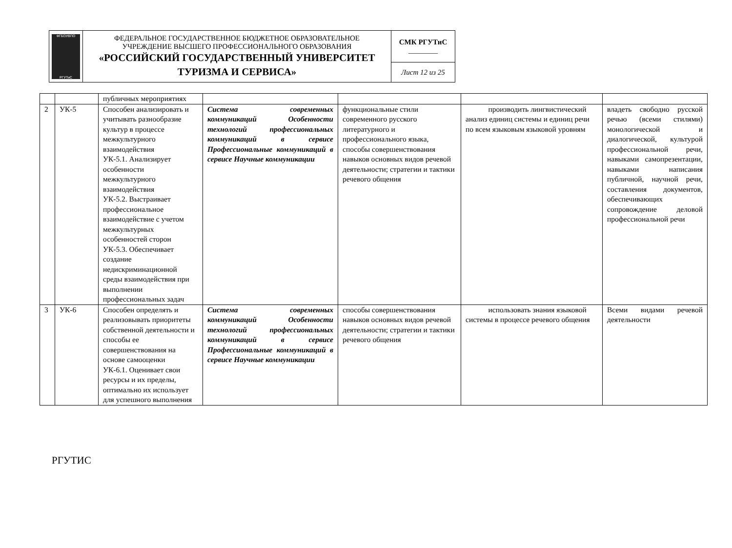| ФГБОУВПО РГУТиС | ФЕДЕРАЛЬНОЕ ГОСУДАРСТВЕННОЕ БЮДЖЕТНОЕ ОБРАЗОВАТЕЛЬНОЕ УЧРЕЖДЕНИЕ ВЫСШЕГО ПРОФЕССИОНАЛЬНОГО ОБРАЗОВАНИЯ «РОССИЙСКИЙ ГОСУДАРСТВЕННЫЙ УНИВЕРСИТЕТ ТУРИЗМА И СЕРВИСА» | СМК РГУТиС ________ |
| | | Лист 12 из 25 |
| | | публичных мероприятиях | | | | |
| 2 | УК-5 | Способен анализировать и учитывать разнообразие культур в процессе межкультурного взаимодействия УК-5.1. Анализирует особенности межкультурного взаимодействия УК-5.2. Выстраивает профессиональное взаимодействие с учетом межкультурных особенностей сторон УК-5.3. Обеспечивает создание недискриминационной среды взаимодействия при выполнении профессиональных задач | Система современных коммуникаций Особенности технологий профессиональных коммуникаций в сервисе Профессиональные коммуникаций в сервисе Научные коммуникации | функциональные стили современного русского литературного и профессионального языка, способы совершенствования навыков основных видов речевой деятельности; стратегии и тактики речевого общения | производить лингвистический анализ единиц системы и единиц речи по всем языковым языковой уровням | владеть свободно русской речью (всеми стилями) монологической и диалогической, культурой профессиональной речи, навыками самопрезентации, навыками написания публичной, научной речи, составления документов, обеспечивающих сопровождение деловой профессиональной речи |
| 3 | УК-6 | Способен определять и реализовывать приоритеты собственной деятельности и способы ее совершенствования на основе самооценки УК-6.1. Оценивает свои ресурсы и их пределы, оптимально их использует для успешного выполнения | Система современных коммуникаций Особенности технологий профессиональных коммуникаций в сервисе Профессиональные коммуникаций в сервисе Научные коммуникации | способы совершенствования навыков основных видов речевой деятельности; стратегии и тактики речевого общения | использовать знания языковой системы в процессе речевого общения | Всеми видами речевой деятельности |
РГУТИС